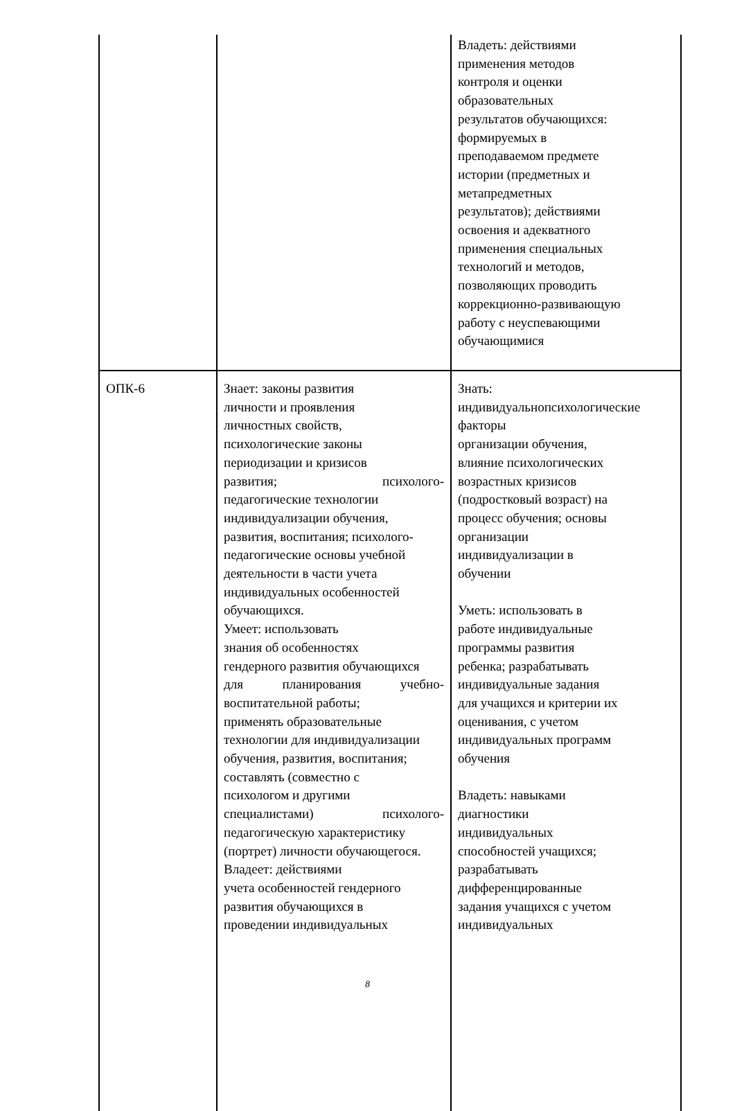| | | Владеть: действиями применения методов контроля и оценки образовательных результатов обучающихся: формируемых в преподаваемом предмете истории (предметных и метапредметных результатов); действиями освоения и адекватного применения специальных технологий и методов, позволяющих проводить коррекционно-развивающую работу с неуспевающими обучающимися |
| ОПК-6 | Знает: законы развития личности и проявления личностных свойств, психологические законы периодизации и кризисов развития; психолого- педагогические технологии индивидуализации обучения, развития, воспитания; психолого- педагогические основы учебной деятельности в части учета индивидуальных особенностей обучающихся. Умеет: использовать знания об особенностях гендерного развития обучающихся для планирования учебно- воспитательной работы; применять образовательные технологии для индивидуализации обучения, развития, воспитания; составлять (совместно с психологом и другими специалистами) психолого- педагогическую характеристику (портрет) личности обучающегося. Владеет: действиями учета особенностей гендерного развития обучающихся в проведении индивидуальных | Знать: индивидуальнопсихологические факторы организации обучения, влияние психологических возрастных кризисов (подростковый возраст) на процесс обучения; основы организации индивидуализации в обучении Уметь: использовать в работе индивидуальные программы развития ребенка; разрабатывать индивидуальные задания для учащихся и критерии их оценивания, с учетом индивидуальных программ обучения Владеть: навыками диагностики индивидуальных способностей учащихся; разрабатывать дифференцированные задания учащихся с учетом индивидуальных |
8